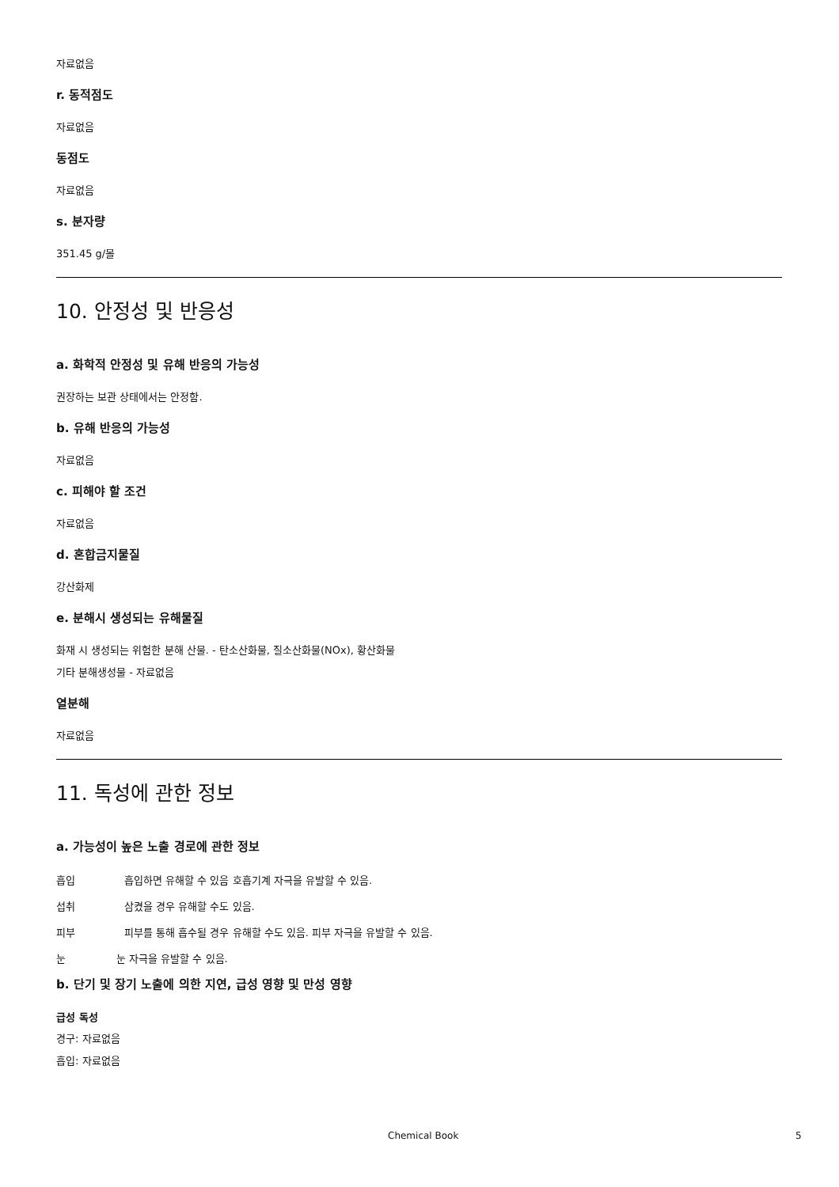자료없음
r. 동적점도
자료없음
동점도
자료없음
s. 분자량
351.45 g/몰
10. 안정성 및 반응성
a. 화학적 안정성 및 유해 반응의 가능성
권장하는 보관 상태에서는 안정함.
b. 유해 반응의 가능성
자료없음
c. 피해야 할 조건
자료없음
d. 혼합금지물질
강산화제
e. 분해시 생성되는 유해물질
화재 시 생성되는 위험한 분해 산물. - 탄소산화물, 질소산화물(NOx), 황산화물
기타 분해생성물 - 자료없음
열분해
자료없음
11. 독성에 관한 정보
a. 가능성이 높은 노출 경로에 관한 정보
흡입 흡입하면 유해할 수 있음 호흡기계 자극을 유발할 수 있음.
섭취 삼켰을 경우 유해할 수도 있음.
피부 피부를 통해 흡수될 경우 유해할 수도 있음. 피부 자극을 유발할 수 있음.
눈 눈 자극을 유발할 수 있음.
b. 단기 및 장기 노출에 의한 지연, 급성 영향 및 만성 영향
급성 독성
경구: 자료없음
흡입: 자료없음
Chemical Book 5